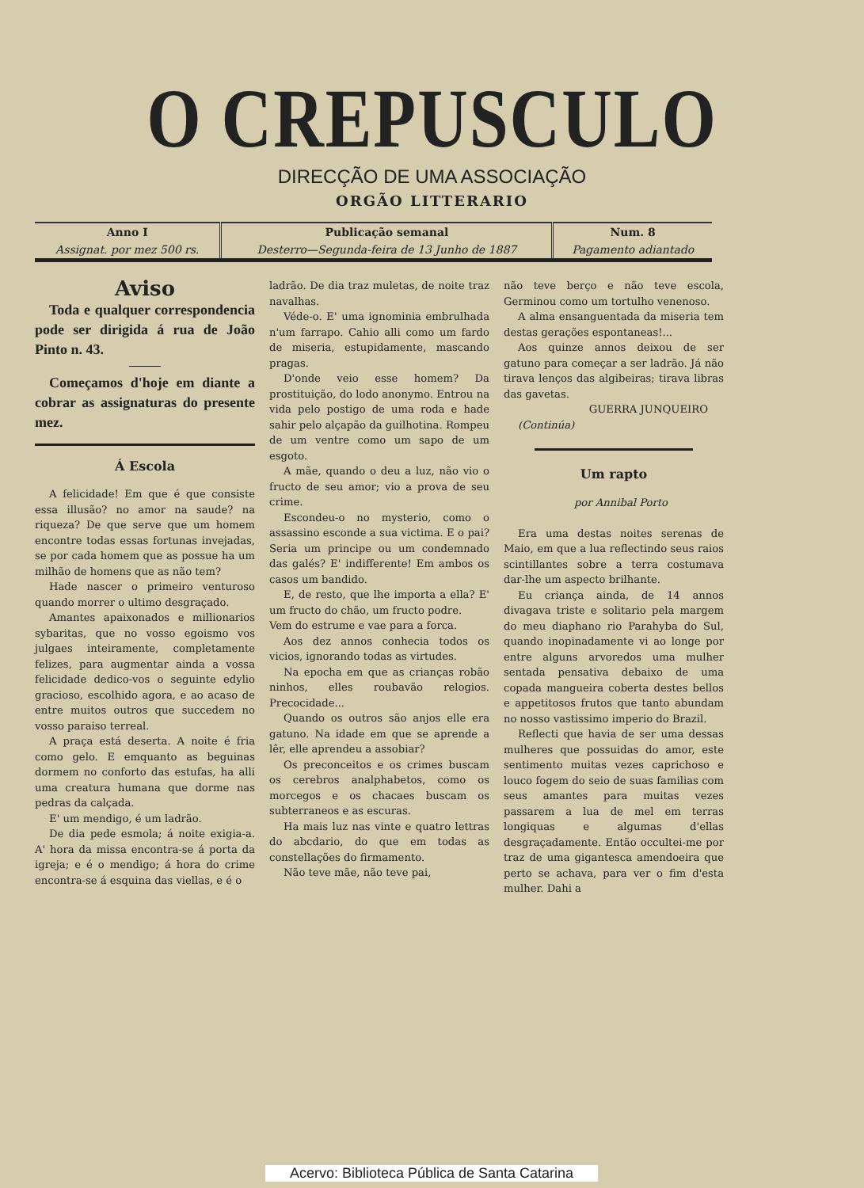O CREPUSCULO
DIRECÇÃO DE UMA ASSOCIAÇÃO
ORGÃO LITTERARIO
| Anno I | Publicação semanal | Num. 8 |
| Assignat. por mez 500 rs. | Desterro—Segunda-feira de 13 Junho de 1887 | Pagamento adiantado |
Aviso
Toda e qualquer correspondencia pode ser dirigida á rua de João Pinto n. 43.
Começamos d'hoje em diante a cobrar as assignaturas do presente mez.
Á Escola
A felicidade! Em que é que consiste essa illusão? no amor na saude? na riqueza? De que serve que um homem encontre todas essas fortunas invejadas, se por cada homem que as possue ha um milhão de homens que as não tem?
Hade nascer o primeiro venturoso quando morrer o ultimo desgraçado.
Amantes apaixonados e millionarios sybaritas, que no vosso egoismo vos julgaes inteiramente, completamente felizes, para augmentar ainda a vossa felicidade dedico-vos o seguinte edylio gracioso, escolhido agora, e ao acaso de entre muitos outros que succedem no vosso paraiso terreal.
A praça está deserta. A noite é fria como gelo. E emquanto as beguinas dormem no conforto das estufas, ha alli uma creatura humana que dorme nas pedras da calçada.
E' um mendigo, é um ladrão.
De dia pede esmola; á noite exigia-a. A' hora da missa encontra-se á porta da igreja; e é o mendigo; á hora do crime encontra-se á esquina das viellas, e é o
ladrão. De dia traz muletas, de noite traz navalhas.
Véde-o. E' uma ignominia embrulhada n'um farrapo. Cahio alli como um fardo de miseria, estupidamente, mascando pragas.
D'onde veio esse homem? Da prostituição, do lodo anonymo. Entrou na vida pelo postigo de uma roda e hade sahir pelo alçapão da guilhotina. Rompeu de um ventre como um sapo de um esgoto.
A mãe, quando o deu a luz, não vio o fructo de seu amor; vio a prova de seu crime.
Escondeu-o no mysterio, como o assassino esconde a sua victima. E o pai? Seria um principe ou um condemnado das galés? E' indifferente! Em ambos os casos um bandido.
E, de resto, que lhe importa a ella? E' um fructo do chão, um fructo podre.
Vem do estrume e vae para a forca.
Aos dez annos conhecia todos os vicios, ignorando todas as virtudes.
Na epocha em que as crianças robão ninhos, elles roubavão relogios. Precocidade...
Quando os outros são anjos elle era gatuno. Na idade em que se aprende a lêr, elle aprendeu a assobiar?
Os preconceitos e os crimes buscam os cerebros analphabetos, como os morcegos e os chacaes buscam os subterraneos e as escuras.
Ha mais luz nas vinte e quatro lettras do abcdario, do que em todas as constellações do firmamento.
Não teve mãe, não teve pai,
não teve berço e não teve escola, Germinou como um tortulho venenoso.
A alma ensanguentada da miseria tem destas gerações espontaneas!...
Aos quinze annos deixou de ser gatuno para começar a ser ladrão. Já não tirava lenços das algibeiras; tirava libras das gavetas.
GUERRA JUNQUEIRO
(Continúa)
Um rapto
por Annibal Porto
Era uma destas noites serenas de Maio, em que a lua reflectindo seus raios scintillantes sobre a terra costumava dar-lhe um aspecto brilhante.
Eu criança ainda, de 14 annos divagava triste e solitario pela margem do meu diaphano rio Parahyba do Sul, quando inopinadamente vi ao longe por entre alguns arvoredos uma mulher sentada pensativa debaixo de uma copada mangueira coberta destes bellos e appetitosos frutos que tanto abundam no nosso vastissimo imperio do Brazil.
Reflecti que havia de ser uma dessas mulheres que possuidas do amor, este sentimento muitas vezes caprichoso e louco fogem do seio de suas familias com seus amantes para muitas vezes passarem a lua de mel em terras longiquas e algumas d'ellas desgraçadamente. Então occultei-me por traz de uma gigantesca amendoeira que perto se achava, para ver o fim d'esta mulher. Dahi a
Acervo: Biblioteca Pública de Santa Catarina